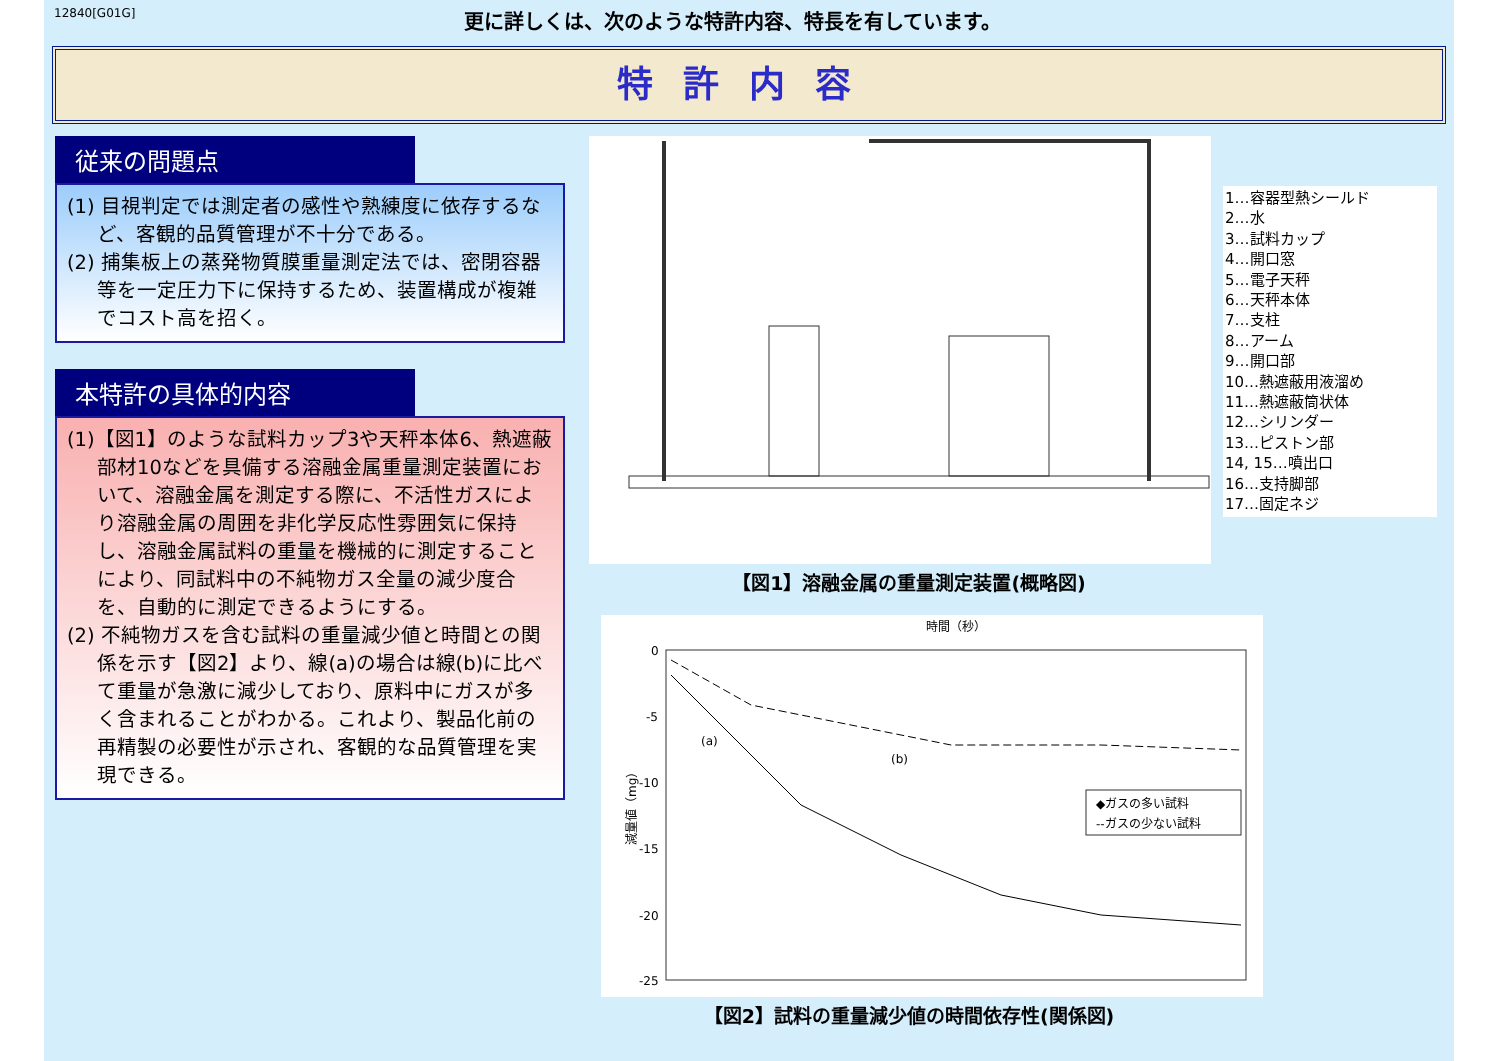12840[G01G]
更に詳しくは、次のような特許内容、特長を有しています。
特許内容
従来の問題点
(1) 目視判定では測定者の感性や熟練度に依存するなど、客観的品質管理が不十分である。
(2) 捕集板上の蒸発物質膜重量測定法では、密閉容器等を一定圧力下に保持するため、装置構成が複雑でコスト高を招く。
本特許の具体的内容
(1)【図1】のような試料カップ3や天秤本体6、熱遮蔽部材10などを具備する溶融金属重量測定装置において、溶融金属を測定する際に、不活性ガスにより溶融金属の周囲を非化学反応性雰囲気に保持し、溶融金属試料の重量を機械的に測定することにより、同試料中の不純物ガス全量の減少度合を、自動的に測定できるようにする。
(2) 不純物ガスを含む試料の重量減少値と時間との関係を示す【図2】より、線(a)の場合は線(b)に比べて重量が急激に減少しており、原料中にガスが多く含まれることがわかる。これより、製品化前の再精製の必要性が示され、客観的な品質管理を実現できる。
1…容器型熱シールド
2…水
3…試料カップ
4…開口窓
5…電子天秤
6…天秤本体
7…支柱
8…アーム
9…開口部
10…熱遮蔽用液溜め
11…熱遮蔽筒状体
12…シリンダー
13…ピストン部
14, 15…噴出口
16…支持脚部
17…固定ネジ
【図1】溶融金属の重量測定装置(概略図)
時間（秒）
0
-5
-10
-15
-20
-25
減量値（mg）
(a)
(b)
◆ガスの多い試料
--ガスの少ない試料
【図2】試料の重量減少値の時間依存性(関係図)